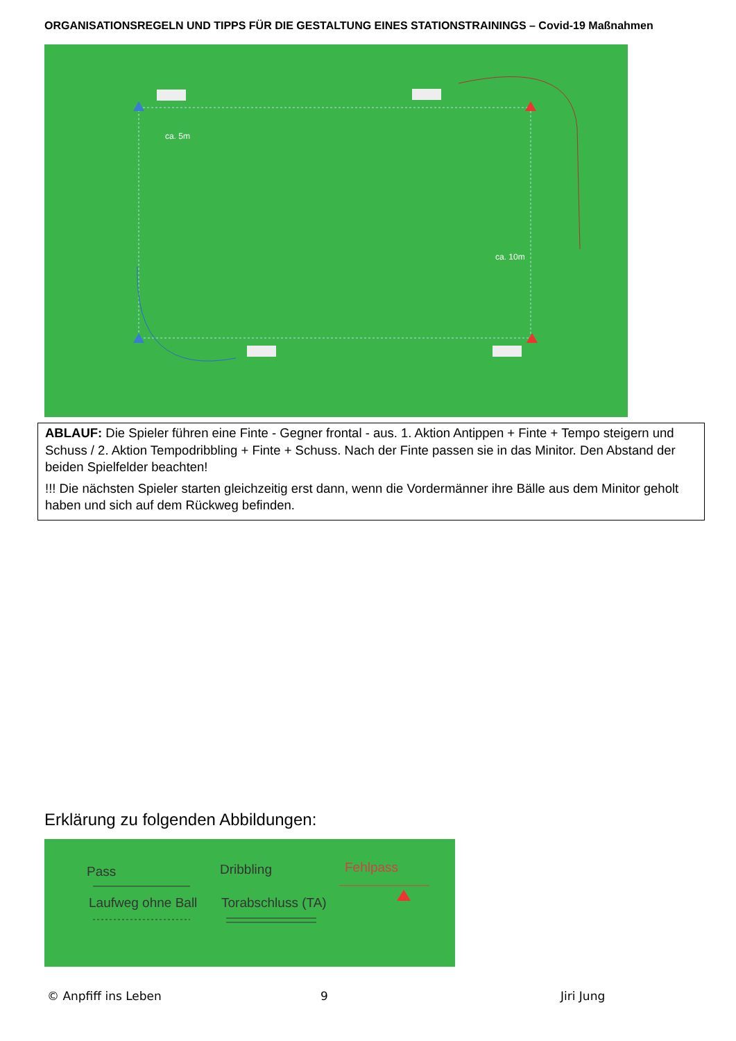ORGANISATIONSREGELN UND TIPPS FÜR DIE GESTALTUNG EINES STATIONSTRAININGS – Covid-19 Maßnahmen
ca. 5m
ca. 10m
ABLAUF: Die Spieler führen eine Finte - Gegner frontal - aus. 1. Aktion Antippen + Finte + Tempo steigern und Schuss / 2. Aktion Tempodribbling + Finte + Schuss. Nach der Finte passen sie in das Minitor. Den Abstand der beiden Spielfelder beachten!
!!! Die nächsten Spieler starten gleichzeitig erst dann, wenn die Vordermänner ihre Bälle aus dem Minitor geholt haben und sich auf dem Rückweg befinden.
Erklärung zu folgenden Abbildungen:
Pass Dribbling Fehlpass
Laufweg ohne Ball Torabschluss (TA)
© Anpfiff ins Leben 9 Jiri Jung